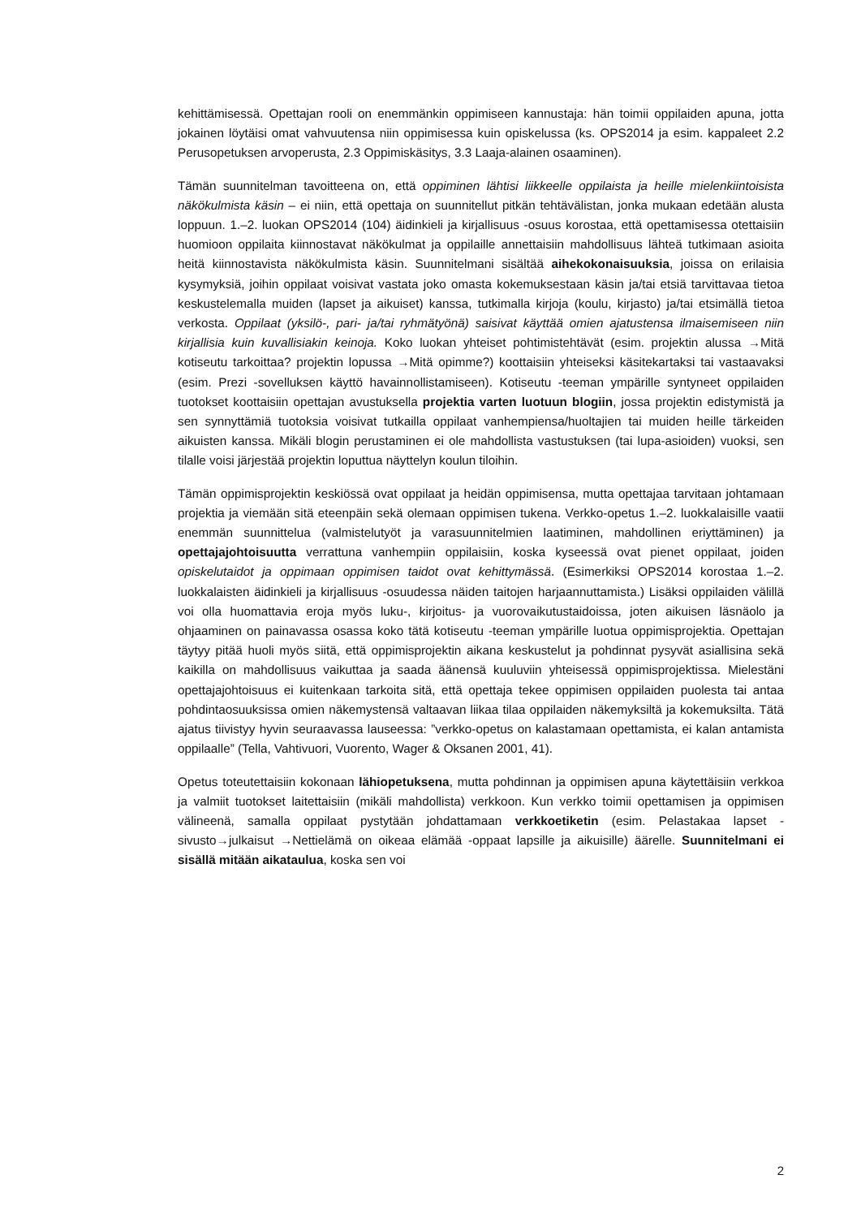kehittämisessä. Opettajan rooli on enemmänkin oppimiseen kannustaja: hän toimii oppilaiden apuna, jotta jokainen löytäisi omat vahvuutensa niin oppimisessa kuin opiskelussa (ks. OPS2014 ja esim. kappaleet 2.2 Perusopetuksen arvoperusta, 2.3 Oppimiskäsitys, 3.3 Laaja-alainen osaaminen).
Tämän suunnitelman tavoitteena on, että oppiminen lähtisi liikkeelle oppilaista ja heille mielenkiintoisista näkökulmista käsin – ei niin, että opettaja on suunnitellut pitkän tehtävälistan, jonka mukaan edetään alusta loppuun. 1.–2. luokan OPS2014 (104) äidinkieli ja kirjallisuus -osuus korostaa, että opettamisessa otettaisiin huomioon oppilaita kiinnostavat näkökulmat ja oppilaille annettaisiin mahdollisuus lähteä tutkimaan asioita heitä kiinnostavista näkökulmista käsin. Suunnitelmani sisältää aihekokonaisuuksia, joissa on erilaisia kysymyksiä, joihin oppilaat voisivat vastata joko omasta kokemuksestaan käsin ja/tai etsiä tarvittavaa tietoa keskustelemalla muiden (lapset ja aikuiset) kanssa, tutkimalla kirjoja (koulu, kirjasto) ja/tai etsimällä tietoa verkosta. Oppilaat (yksilö-, pari- ja/tai ryhmätyönä) saisivat käyttää omien ajatustensa ilmaisemiseen niin kirjallisia kuin kuvallisiakin keinoja. Koko luokan yhteiset pohtimistehtävät (esim. projektin alussa →Mitä kotiseutu tarkoittaa? projektin lopussa →Mitä opimme?) koottaisiin yhteiseksi käsitekartaksi tai vastaavaksi (esim. Prezi -sovelluksen käyttö havainnollistamiseen). Kotiseutu -teeman ympärille syntyneet oppilaiden tuotokset koottaisiin opettajan avustuksella projektia varten luotuun blogiin, jossa projektin edistymistä ja sen synnyttämiä tuotoksia voisivat tutkailla oppilaat vanhempiensa/huoltajien tai muiden heille tärkeiden aikuisten kanssa. Mikäli blogin perustaminen ei ole mahdollista vastustuksen (tai lupa-asioiden) vuoksi, sen tilalle voisi järjestää projektin loputtua näyttelyn koulun tiloihin.
Tämän oppimisprojektin keskiössä ovat oppilaat ja heidän oppimisensa, mutta opettajaa tarvitaan johtamaan projektia ja viemään sitä eteenpäin sekä olemaan oppimisen tukena. Verkko-opetus 1.–2. luokkalaisille vaatii enemmän suunnittelua (valmistelutyöt ja varasuunnitelmien laatiminen, mahdollinen eriyttäminen) ja opettajajohtoisuutta verrattuna vanhempiin oppilaisiin, koska kyseessä ovat pienet oppilaat, joiden opiskelutaidot ja oppimaan oppimisen taidot ovat kehittymässä. (Esimerkiksi OPS2014 korostaa 1.–2. luokkalaisten äidinkieli ja kirjallisuus -osuudessa näiden taitojen harjaannuttamista.) Lisäksi oppilaiden välillä voi olla huomattavia eroja myös luku-, kirjoitus- ja vuorovaikutustaidoissa, joten aikuisen läsnäolo ja ohjaaminen on painavassa osassa koko tätä kotiseutu -teeman ympärille luotua oppimisprojektia. Opettajan täytyy pitää huoli myös siitä, että oppimisprojektin aikana keskustelut ja pohdinnat pysyvät asiallisina sekä kaikilla on mahdollisuus vaikuttaa ja saada äänensä kuuluviin yhteisessä oppimisprojektissa. Mielestäni opettajajohtoisuus ei kuitenkaan tarkoita sitä, että opettaja tekee oppimisen oppilaiden puolesta tai antaa pohdintaosuuksissa omien näkemystensä valtaavan liikaa tilaa oppilaiden näkemyksiltä ja kokemuksilta. Tätä ajatus tiivistyy hyvin seuraavassa lauseessa: ”verkko-opetus on kalastamaan opettamista, ei kalan antamista oppilaalle” (Tella, Vahtivuori, Vuorento, Wager & Oksanen 2001, 41).
Opetus toteutettaisiin kokonaan lähiopetuksena, mutta pohdinnan ja oppimisen apuna käytettäisiin verkkoa ja valmiit tuotokset laitettaisiin (mikäli mahdollista) verkkoon. Kun verkko toimii opettamisen ja oppimisen välineenä, samalla oppilaat pystytään johdattamaan verkkoetiketin (esim. Pelastakaa lapset -sivusto→julkaisut →Nettielämä on oikeaa elämää -oppaat lapsille ja aikuisille) äärelle. Suunnitelmani ei sisällä mitään aikataulua, koska sen voi
2